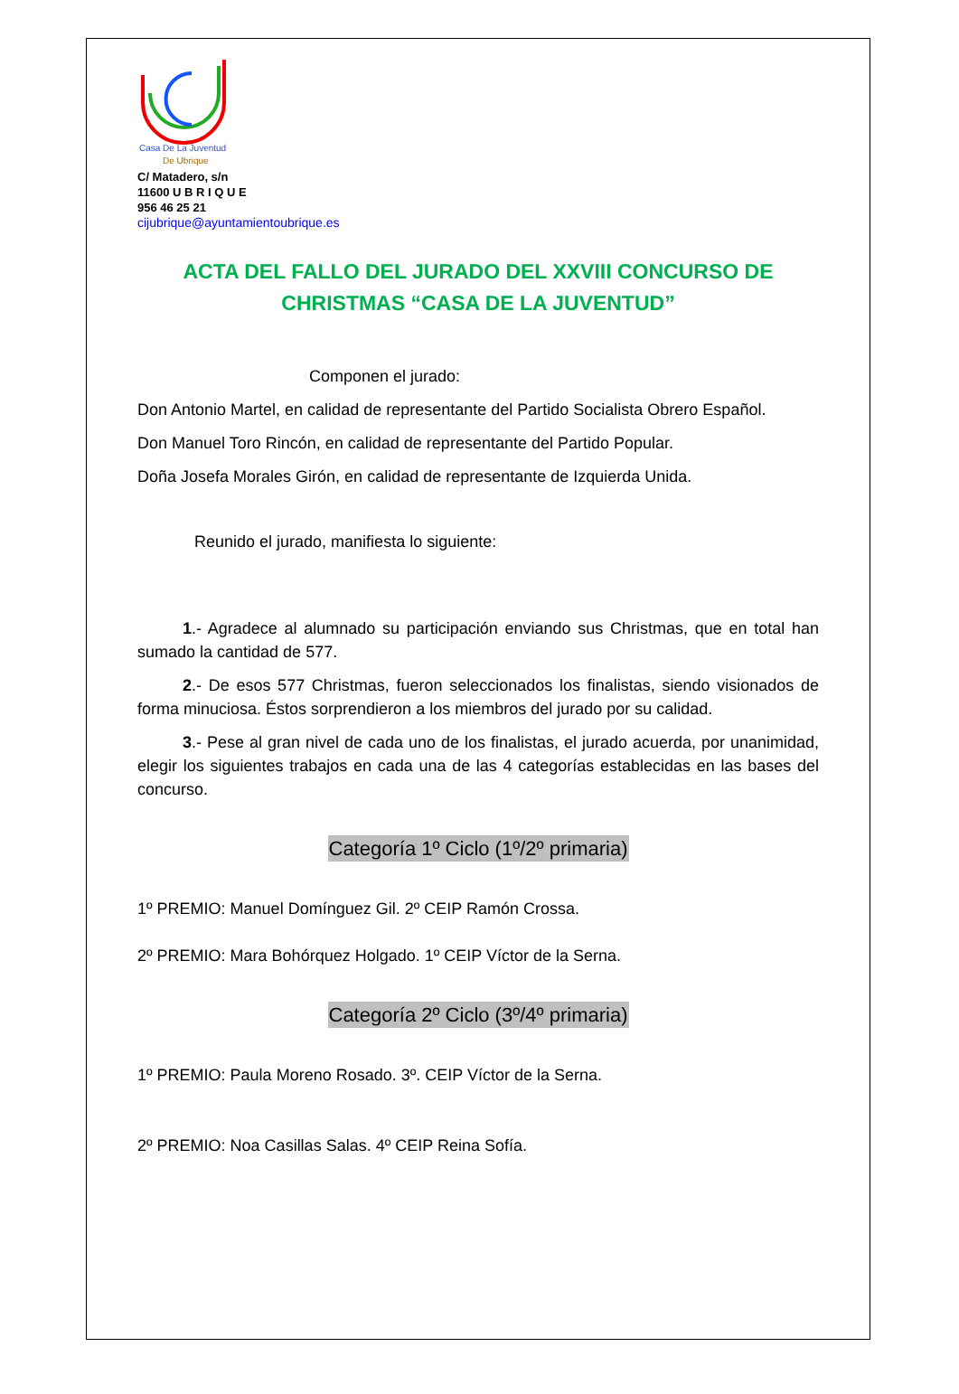Casa De La Juventud
De Ubrique
C/ Matadero, s/n
11600 U B R I Q U E
956 46 25 21
cijubrique@ayuntamientoubrique.es
ACTA DEL FALLO DEL JURADO DEL XXVIII CONCURSO DE CHRISTMAS “CASA DE LA JUVENTUD”
Componen el jurado:
Don Antonio Martel, en calidad de representante del Partido Socialista Obrero Español.
Don Manuel Toro Rincón, en calidad de representante del Partido Popular.
Doña Josefa Morales Girón, en calidad de representante de Izquierda Unida.
Reunido el jurado, manifiesta lo siguiente:
1.- Agradece al alumnado su participación enviando sus Christmas, que en total han sumado la cantidad de 577.
2.- De esos 577 Christmas, fueron seleccionados los finalistas, siendo visionados de forma minuciosa. Éstos sorprendieron a los miembros del jurado por su calidad.
3.- Pese al gran nivel de cada uno de los finalistas, el jurado acuerda, por unanimidad, elegir los siguientes trabajos en cada una de las 4 categorías establecidas en las bases del concurso.
Categoría 1º Ciclo (1º/2º primaria)
1º PREMIO: Manuel Domínguez Gil. 2º CEIP Ramón Crossa.
2º PREMIO: Mara Bohórquez Holgado. 1º CEIP Víctor de la Serna.
Categoría 2º Ciclo (3º/4º primaria)
1º PREMIO: Paula Moreno Rosado. 3º. CEIP Víctor de la Serna.
2º PREMIO: Noa Casillas Salas. 4º CEIP Reina Sofía.